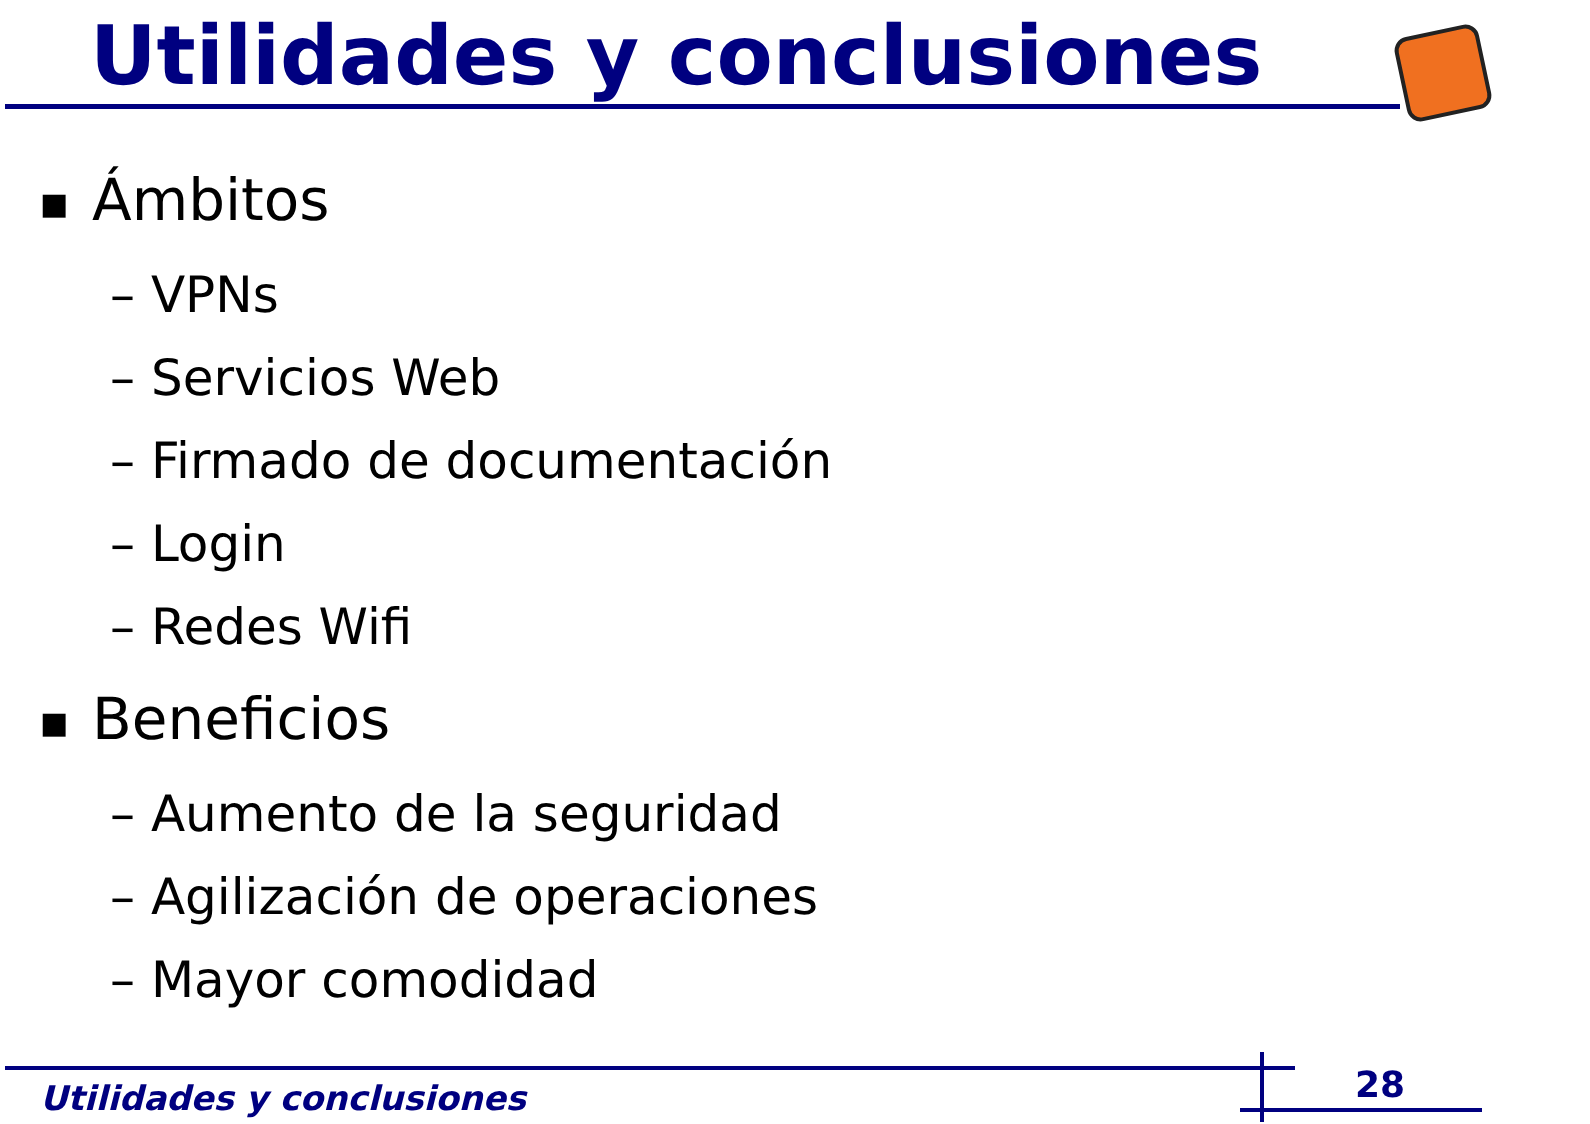Utilidades y conclusiones
■ Ámbitos
– VPNs
– Servicios Web
– Firmado de documentación
– Login
– Redes Wifi
■ Beneficios
– Aumento de la seguridad
– Agilización de operaciones
– Mayor comodidad
Utilidades y conclusiones 28